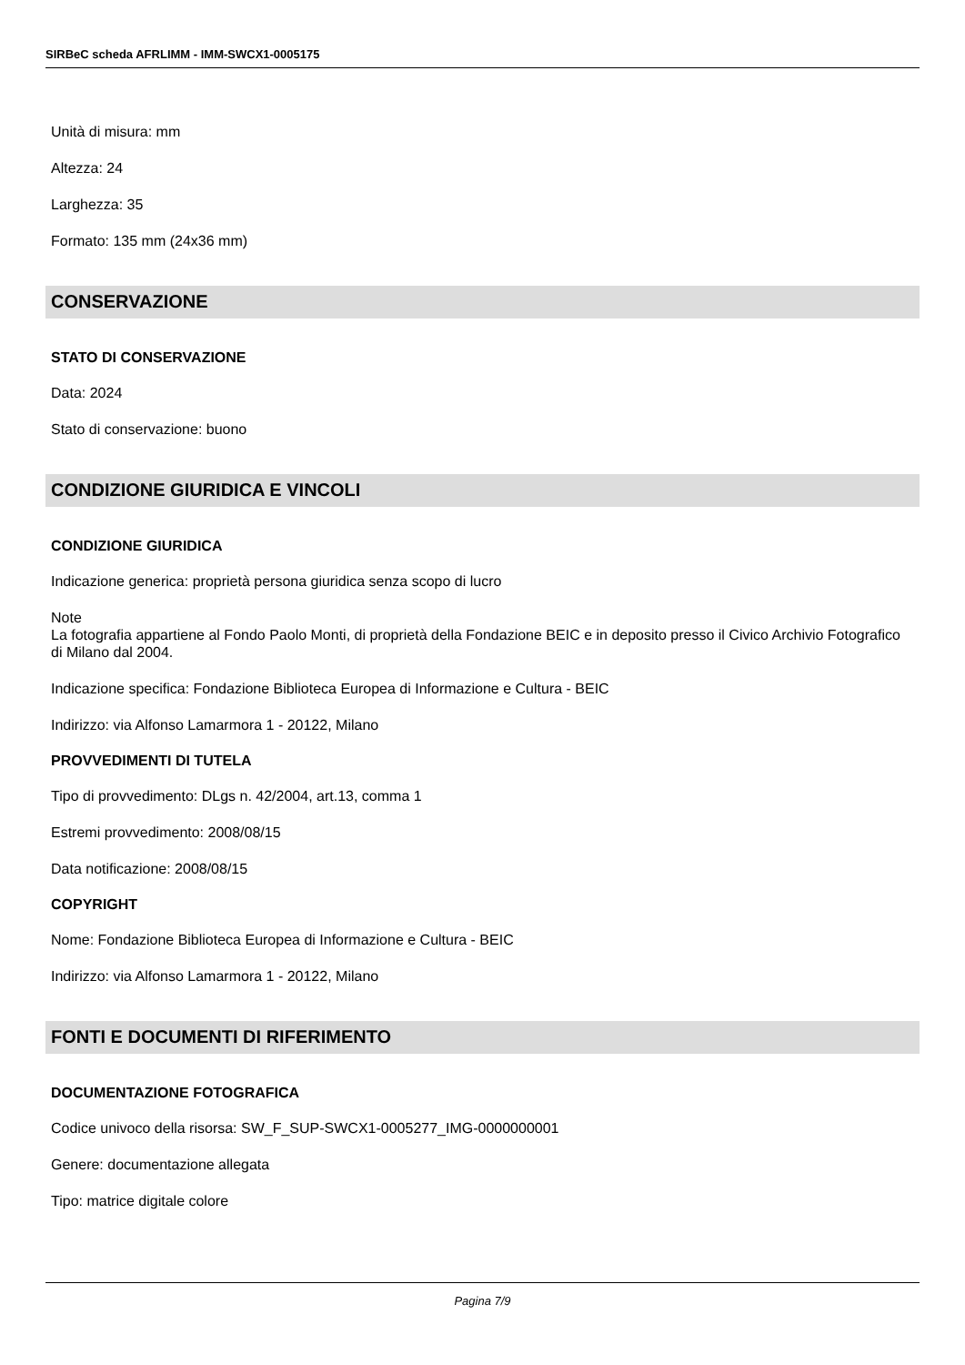SIRBeC scheda AFRLIMM - IMM-SWCX1-0005175
Unità di misura: mm
Altezza: 24
Larghezza: 35
Formato: 135 mm (24x36 mm)
CONSERVAZIONE
STATO DI CONSERVAZIONE
Data: 2024
Stato di conservazione: buono
CONDIZIONE GIURIDICA E VINCOLI
CONDIZIONE GIURIDICA
Indicazione generica: proprietà persona giuridica senza scopo di lucro
Note
La fotografia appartiene al Fondo Paolo Monti, di proprietà della Fondazione BEIC e in deposito presso il Civico Archivio Fotografico di Milano dal 2004.
Indicazione specifica: Fondazione Biblioteca Europea di Informazione e Cultura - BEIC
Indirizzo: via Alfonso Lamarmora 1 - 20122, Milano
PROVVEDIMENTI DI TUTELA
Tipo di provvedimento: DLgs n. 42/2004, art.13, comma 1
Estremi provvedimento: 2008/08/15
Data notificazione: 2008/08/15
COPYRIGHT
Nome: Fondazione Biblioteca Europea di Informazione e Cultura - BEIC
Indirizzo: via Alfonso Lamarmora 1 - 20122, Milano
FONTI E DOCUMENTI DI RIFERIMENTO
DOCUMENTAZIONE FOTOGRAFICA
Codice univoco della risorsa: SW_F_SUP-SWCX1-0005277_IMG-0000000001
Genere: documentazione allegata
Tipo: matrice digitale colore
Pagina 7/9